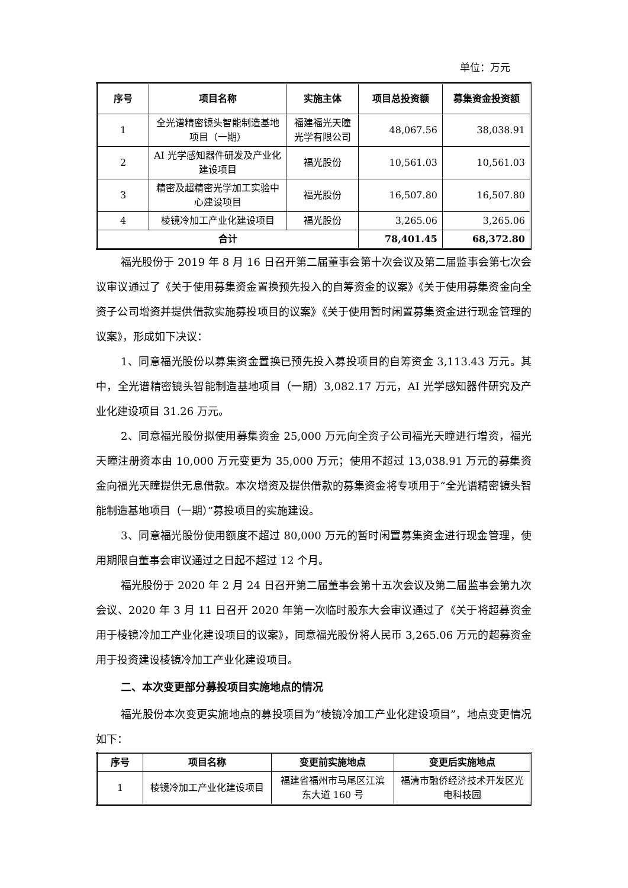单位：万元
| 序号 | 项目名称 | 实施主体 | 项目总投资额 | 募集资金投资额 |
| --- | --- | --- | --- | --- |
| 1 | 全光谱精密镜头智能制造基地项目（一期） | 福建福光天瞳光学有限公司 | 48,067.56 | 38,038.91 |
| 2 | AI 光学感知器件研发及产业化建设项目 | 福光股份 | 10,561.03 | 10,561.03 |
| 3 | 精密及超精密光学加工实验中心建设项目 | 福光股份 | 16,507.80 | 16,507.80 |
| 4 | 棱镜冷加工产业化建设项目 | 福光股份 | 3,265.06 | 3,265.06 |
| 合计 | | | 78,401.45 | 68,372.80 |
福光股份于 2019 年 8 月 16 日召开第二届董事会第十次会议及第二届监事会第七次会议审议通过了《关于使用募集资金置换预先投入的自筹资金的议案》《关于使用募集资金向全资子公司增资并提供借款实施募投项目的议案》《关于使用暂时闲置募集资金进行现金管理的议案》，形成如下决议：
1、同意福光股份以募集资金置换已预先投入募投项目的自筹资金 3,113.43 万元。其中，全光谱精密镜头智能制造基地项目（一期）3,082.17 万元，AI 光学感知器件研究及产业化建设项目 31.26 万元。
2、同意福光股份拟使用募集资金 25,000 万元向全资子公司福光天瞳进行增资，福光天瞳注册资本由 10,000 万元变更为 35,000 万元；使用不超过 13,038.91 万元的募集资金向福光天瞳提供无息借款。本次增资及提供借款的募集资金将专项用于“全光谱精密镜头智能制造基地项目（一期）”募投项目的实施建设。
3、同意福光股份使用额度不超过 80,000 万元的暂时闲置募集资金进行现金管理，使用期限自董事会审议通过之日起不超过 12 个月。
福光股份于 2020 年 2 月 24 日召开第二届董事会第十五次会议及第二届监事会第九次会议、2020 年 3 月 11 日召开 2020 年第一次临时股东大会审议通过了《关于将超募资金用于棱镜冷加工产业化建设项目的议案》，同意福光股份将人民币 3,265.06 万元的超募资金用于投资建设棱镜冷加工产业化建设项目。
二、本次变更部分募投项目实施地点的情况
福光股份本次变更实施地点的募投项目为“棱镜冷加工产业化建设项目”，地点变更情况如下：
| 序号 | 项目名称 | 变更前实施地点 | 变更后实施地点 |
| --- | --- | --- | --- |
| 1 | 棱镜冷加工产业化建设项目 | 福建省福州市马尾区江滨东大道 160 号 | 福清市融侨经济技术开发区光电科技园 |